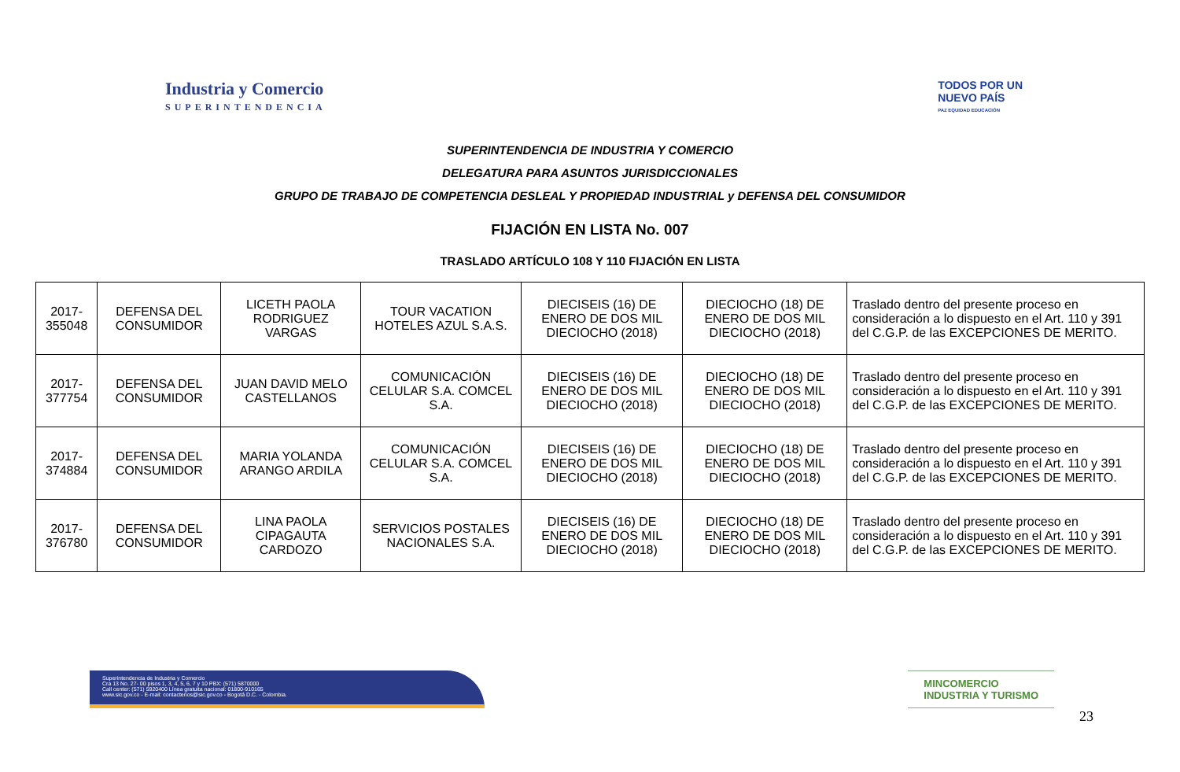Industria y Comercio
SUPERINTENDENCIA
TODOS POR UN
NUEVO PAÍS
PAZ EQUIDAD EDUCACIÓN
SUPERINTENDENCIA DE INDUSTRIA Y COMERCIO
DELEGATURA PARA ASUNTOS JURISDICCIONALES
GRUPO DE TRABAJO DE COMPETENCIA DESLEAL Y PROPIEDAD INDUSTRIAL y DEFENSA DEL CONSUMIDOR
FIJACIÓN EN LISTA No. 007
TRASLADO ARTÍCULO 108 Y 110 FIJACIÓN EN LISTA
| 2017-355048 | DEFENSA DEL CONSUMIDOR | LICETH PAOLA RODRIGUEZ VARGAS | TOUR VACATION HOTELES AZUL S.A.S. | DIECISEIS (16) DE ENERO DE DOS MIL DIECIOCHO (2018) | DIECIOCHO (18) DE ENERO DE DOS MIL DIECIOCHO (2018) | Traslado dentro del presente proceso en consideración a lo dispuesto en el Art. 110 y 391 del C.G.P. de las EXCEPCIONES DE MERITO. |
| 2017-377754 | DEFENSA DEL CONSUMIDOR | JUAN DAVID MELO CASTELLANOS | COMUNICACIÓN CELULAR S.A. COMCEL S.A. | DIECISEIS (16) DE ENERO DE DOS MIL DIECIOCHO (2018) | DIECIOCHO (18) DE ENERO DE DOS MIL DIECIOCHO (2018) | Traslado dentro del presente proceso en consideración a lo dispuesto en el Art. 110 y 391 del C.G.P. de las EXCEPCIONES DE MERITO. |
| 2017-374884 | DEFENSA DEL CONSUMIDOR | MARIA YOLANDA ARANGO ARDILA | COMUNICACIÓN CELULAR S.A. COMCEL S.A. | DIECISEIS (16) DE ENERO DE DOS MIL DIECIOCHO (2018) | DIECIOCHO (18) DE ENERO DE DOS MIL DIECIOCHO (2018) | Traslado dentro del presente proceso en consideración a lo dispuesto en el Art. 110 y 391 del C.G.P. de las EXCEPCIONES DE MERITO. |
| 2017-376780 | DEFENSA DEL CONSUMIDOR | LINA PAOLA CIPAGAUTA CARDOZO | SERVICIOS POSTALES NACIONALES S.A. | DIECISEIS (16) DE ENERO DE DOS MIL DIECIOCHO (2018) | DIECIOCHO (18) DE ENERO DE DOS MIL DIECIOCHO (2018) | Traslado dentro del presente proceso en consideración a lo dispuesto en el Art. 110 y 391 del C.G.P. de las EXCEPCIONES DE MERITO. |
Superintendencia de Industria y Comercio
Cra 13 No. 27- 00 pisos 1, 3, 4, 5, 6, 7 y 10 PBX: (571) 5870000
Call center: (571) 5920400 Línea gratuita nacional: 01800-910165
www.sic.gov.co - E-mail: contactenos@sic.gov.co - Bogotá D.C. - Colombia.
MINCOMERCIO
INDUSTRIA Y TURISMO
23